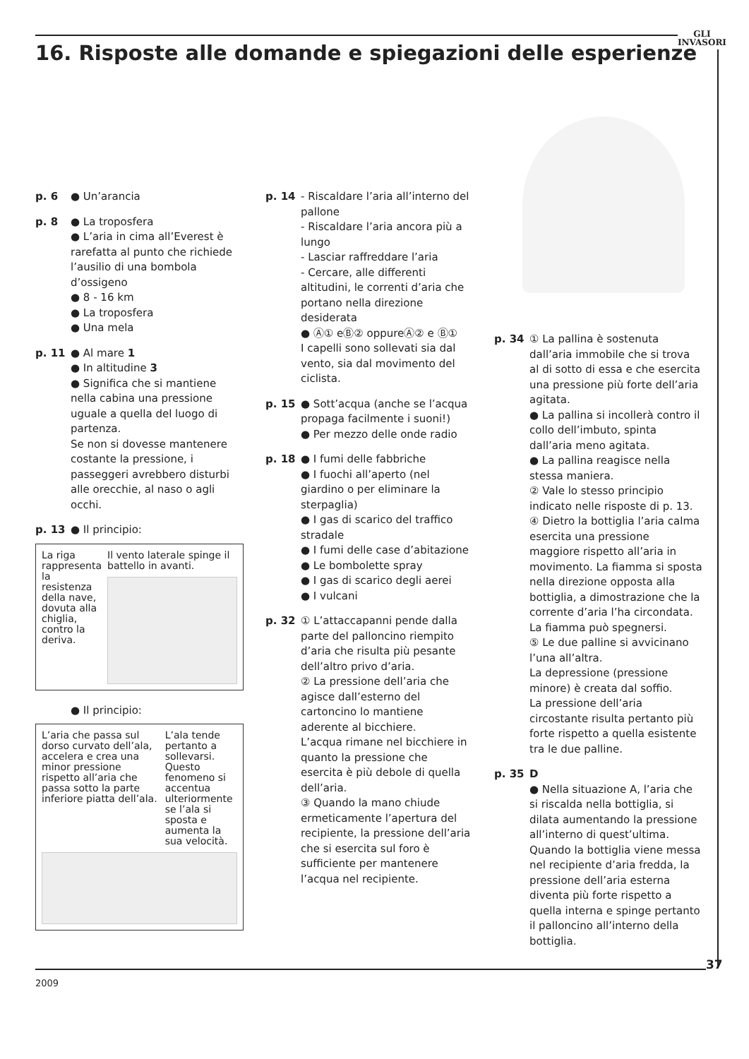GLI
INVASORI
16. Risposte alle domande e spiegazioni delle esperienze
p. 6 ● Un’arancia
p. 8 ● La troposfera
● L’aria in cima all’Everest è rarefatta al punto che richiede l’ausilio di una bombola d’ossigeno
● 8 - 16 km
● La troposfera
● Una mela
p. 11 ● Al mare 1
● In altitudine 3
● Significa che si mantiene nella cabina una pressione uguale a quella del luogo di partenza.
Se non si dovesse mantenere costante la pressione, i passeggeri avrebbero disturbi alle orecchie, al naso o agli occhi.
p. 13 ● Il principio:
La riga rappresenta la resistenza della nave, dovuta alla chiglia, contro la deriva.
Il vento laterale spinge il battello in avanti.
● Il principio:
L’aria che passa sul dorso curvato dell’ala, accelera e crea una minor pressione rispetto all’aria che passa sotto la parte inferiore piatta dell’ala.
L’ala tende pertanto a sollevarsi.
Questo fenomeno si accentua ulteriormente se l’ala si sposta e aumenta la sua velocità.
p. 14 - Riscaldare l’aria all’interno del pallone
- Riscaldare l’aria ancora più a lungo
- Lasciar raffreddare l’aria
- Cercare, alle differenti altitudini, le correnti d’aria che portano nella direzione desiderata
● Ⓐ① eⒷ② oppureⒶ② e Ⓑ①
I capelli sono sollevati sia dal vento, sia dal movimento del ciclista.
p. 15 ● Sott’acqua (anche se l’acqua propaga facilmente i suoni!)
● Per mezzo delle onde radio
p. 18 ● I fumi delle fabbriche
● I fuochi all’aperto (nel giardino o per eliminare la sterpaglia)
● I gas di scarico del traffico stradale
● I fumi delle case d’abitazione
● Le bombolette spray
● I gas di scarico degli aerei
● I vulcani
p. 32 ① L’attaccapanni pende dalla parte del palloncino riempito d’aria che risulta più pesante dell’altro privo d’aria.
② La pressione dell’aria che agisce dall’esterno del cartoncino lo mantiene aderente al bicchiere.
L’acqua rimane nel bicchiere in quanto la pressione che esercita è più debole di quella dell’aria.
③ Quando la mano chiude ermeticamente l’apertura del recipiente, la pressione dell’aria che si esercita sul foro è sufficiente per mantenere l’acqua nel recipiente.
p. 34 ① La pallina è sostenuta dall’aria immobile che si trova al di sotto di essa e che esercita una pressione più forte dell’aria agitata.
● La pallina si incollerà contro il collo dell’imbuto, spinta dall’aria meno agitata.
● La pallina reagisce nella stessa maniera.
② Vale lo stesso principio indicato nelle risposte di p. 13.
④ Dietro la bottiglia l’aria calma esercita una pressione maggiore rispetto all’aria in movimento. La fiamma si sposta nella direzione opposta alla bottiglia, a dimostrazione che la corrente d’aria l’ha circondata. La fiamma può spegnersi.
⑤ Le due palline si avvicinano l’una all’altra.
La depressione (pressione minore) è creata dal soffio.
La pressione dell’aria circostante risulta pertanto più forte rispetto a quella esistente tra le due palline.
p. 35 D
● Nella situazione A, l’aria che si riscalda nella bottiglia, si dilata aumentando la pressione all’interno di quest’ultima.
Quando la bottiglia viene messa nel recipiente d’aria fredda, la pressione dell’aria esterna diventa più forte rispetto a quella interna e spinge pertanto il palloncino all’interno della bottiglia.
37
2009